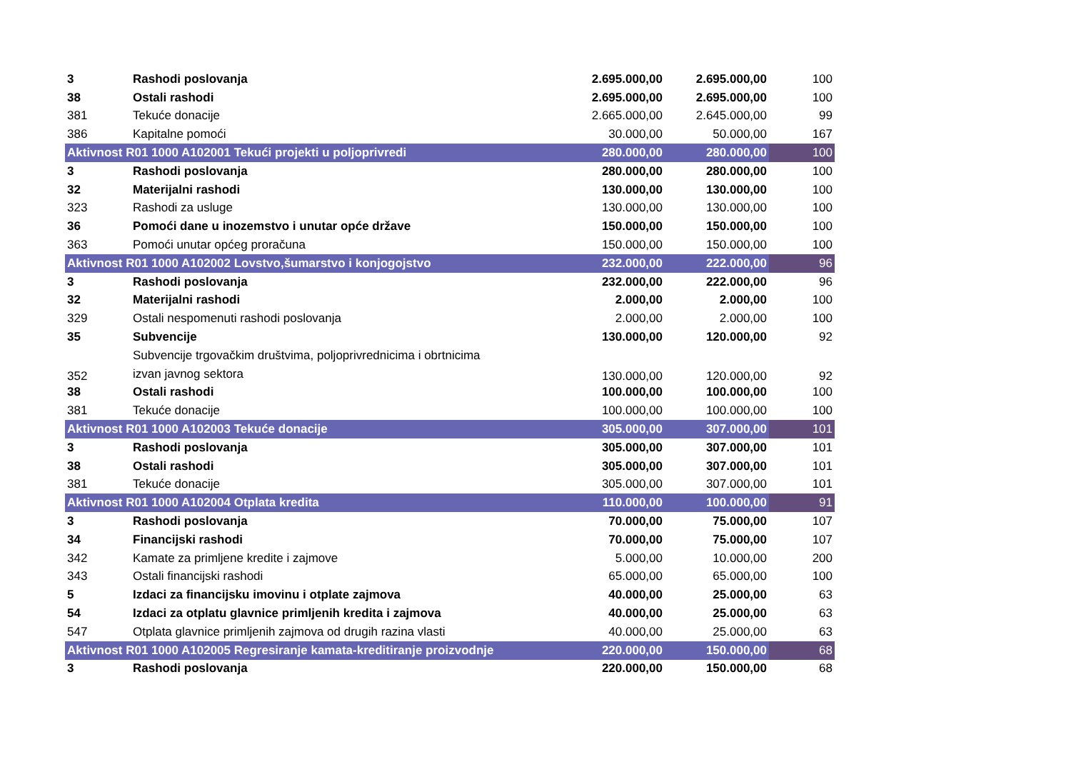| 3 | Rashodi poslovanja | 2.695.000,00 | 2.695.000,00 | 100 |
| 38 | Ostali rashodi | 2.695.000,00 | 2.695.000,00 | 100 |
| 381 | Tekuće donacije | 2.665.000,00 | 2.645.000,00 | 99 |
| 386 | Kapitalne pomoći | 30.000,00 | 50.000,00 | 167 |
| Aktivnost R01 1000 A102001 Tekući projekti u poljoprivredi | | 280.000,00 | 280.000,00 | 100 |
| 3 | Rashodi poslovanja | 280.000,00 | 280.000,00 | 100 |
| 32 | Materijalni rashodi | 130.000,00 | 130.000,00 | 100 |
| 323 | Rashodi za usluge | 130.000,00 | 130.000,00 | 100 |
| 36 | Pomoći dane u inozemstvo i unutar opće države | 150.000,00 | 150.000,00 | 100 |
| 363 | Pomoći unutar općeg proračuna | 150.000,00 | 150.000,00 | 100 |
| Aktivnost R01 1000 A102002 Lovstvo,šumarstvo i konjogojstvo | | 232.000,00 | 222.000,00 | 96 |
| 3 | Rashodi poslovanja | 232.000,00 | 222.000,00 | 96 |
| 32 | Materijalni rashodi | 2.000,00 | 2.000,00 | 100 |
| 329 | Ostali nespomenuti rashodi poslovanja | 2.000,00 | 2.000,00 | 100 |
| 35 | Subvencije | 130.000,00 | 120.000,00 | 92 |
| 352 | Subvencije trgovačkim društvima, poljoprivrednicima i obrtnicima izvan javnog sektora | 130.000,00 | 120.000,00 | 92 |
| 38 | Ostali rashodi | 100.000,00 | 100.000,00 | 100 |
| 381 | Tekuće donacije | 100.000,00 | 100.000,00 | 100 |
| Aktivnost R01 1000 A102003 Tekuće donacije | | 305.000,00 | 307.000,00 | 101 |
| 3 | Rashodi poslovanja | 305.000,00 | 307.000,00 | 101 |
| 38 | Ostali rashodi | 305.000,00 | 307.000,00 | 101 |
| 381 | Tekuće donacije | 305.000,00 | 307.000,00 | 101 |
| Aktivnost R01 1000 A102004 Otplata kredita | | 110.000,00 | 100.000,00 | 91 |
| 3 | Rashodi poslovanja | 70.000,00 | 75.000,00 | 107 |
| 34 | Financijski rashodi | 70.000,00 | 75.000,00 | 107 |
| 342 | Kamate za primljene kredite i zajmove | 5.000,00 | 10.000,00 | 200 |
| 343 | Ostali financijski rashodi | 65.000,00 | 65.000,00 | 100 |
| 5 | Izdaci za financijsku imovinu i otplate zajmova | 40.000,00 | 25.000,00 | 63 |
| 54 | Izdaci za otplatu glavnice primljenih kredita i zajmova | 40.000,00 | 25.000,00 | 63 |
| 547 | Otplata glavnice primljenih zajmova od drugih razina vlasti | 40.000,00 | 25.000,00 | 63 |
| Aktivnost R01 1000 A102005 Regresiranje kamata-kreditiranje proizvodnje | | 220.000,00 | 150.000,00 | 68 |
| 3 | Rashodi poslovanja | 220.000,00 | 150.000,00 | 68 |